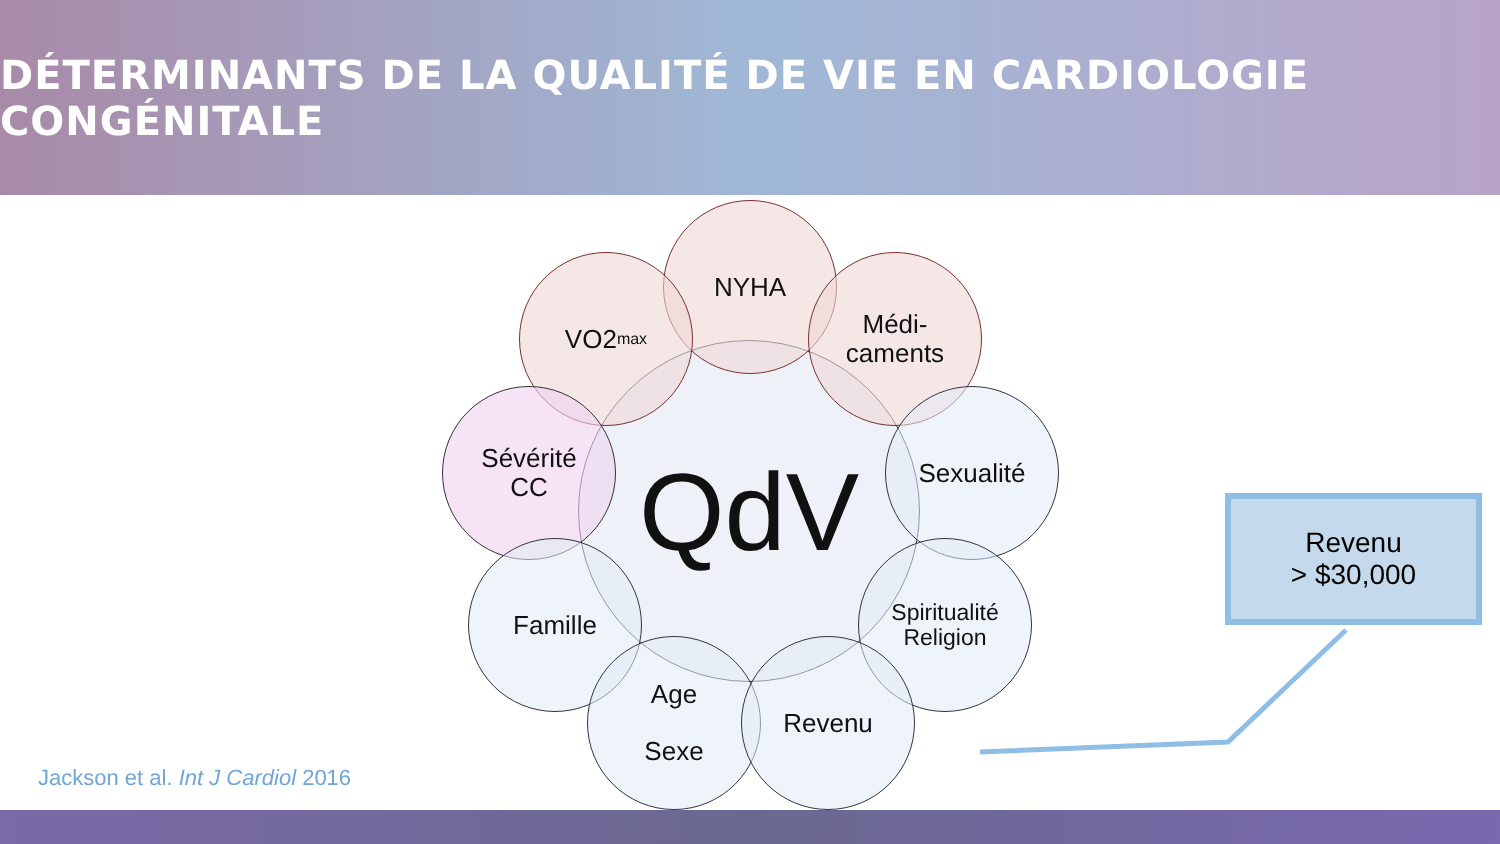DÉTERMINANTS DE LA QUALITÉ DE VIE EN CARDIOLOGIE CONGÉNITALE
QdV
NYHA
VO2<sub>max</sub>
Médi-
caments
Sévérité
CC
Sexualité
Famille
Spiritualité
Religion
Age
Sexe
Revenu
Revenu
> $30,000
Jackson et al. Int J Cardiol 2016